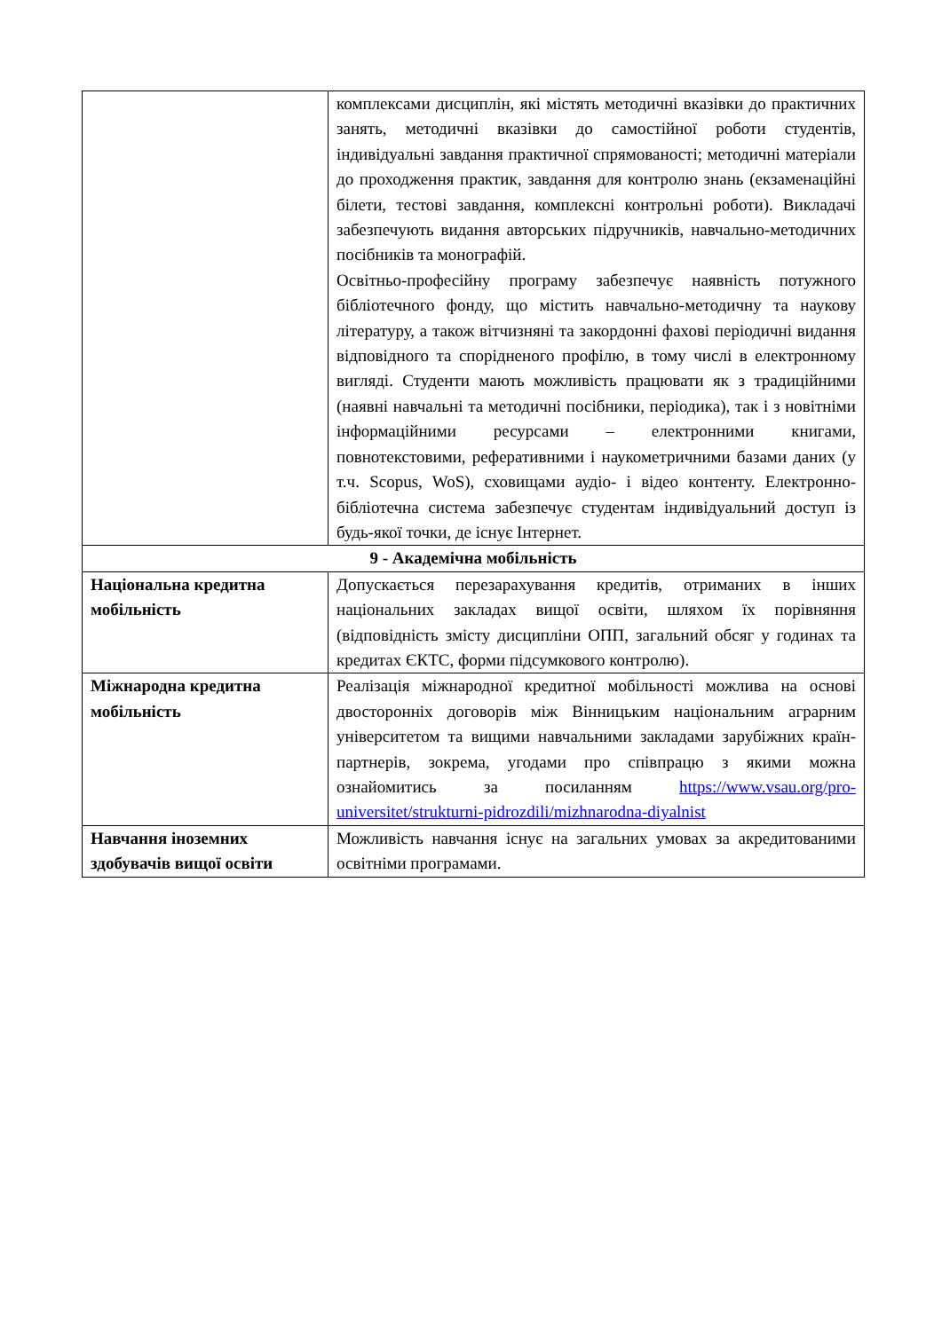| | комплексами дисциплін, які містять методичні вказівки до практичних занять, методичні вказівки до самостійної роботи студентів, індивідуальні завдання практичної спрямованості; методичні матеріали до проходження практик, завдання для контролю знань (екзаменаційні білети, тестові завдання, комплексні контрольні роботи). Викладачі забезпечують видання авторських підручників, навчально-методичних посібників та монографій. Освітньо-професійну програму забезпечує наявність потужного бібліотечного фонду, що містить навчально-методичну та наукову літературу, а також вітчизняні та закордонні фахові періодичні видання відповідного та спорідненого профілю, в тому числі в електронному вигляді. Студенти мають можливість працювати як з традиційними (наявні навчальні та методичні посібники, періодика), так і з новітніми інформаційними ресурсами – електронними книгами, повнотекстовими, реферативними і наукометричними базами даних (у т.ч. Scopus, WoS), сховищами аудіо- і відео контенту. Електронно-бібліотечна система забезпечує студентам індивідуальний доступ із будь-якої точки, де існує Інтернет. |
| 9 - Академічна мобільність | |
| Національна кредитна мобільність | Допускається перезарахування кредитів, отриманих в інших національних закладах вищої освіти, шляхом їх порівняння (відповідність змісту дисципліни ОПП, загальний обсяг у годинах та кредитах ЄКТС, форми підсумкового контролю). |
| Міжнародна кредитна мобільність | Реалізація міжнародної кредитної мобільності можлива на основі двосторонніх договорів між Вінницьким національним аграрним університетом та вищими навчальними закладами зарубіжних країн-партнерів, зокрема, угодами про співпрацю з якими можна ознайомитись за посиланням https://www.vsau.org/pro-universitet/strukturni-pidrozdili/mizhnarodna-diyalnist |
| Навчання іноземних здобувачів вищої освіти | Можливість навчання існує на загальних умовах за акредитованими освітніми програмами. |